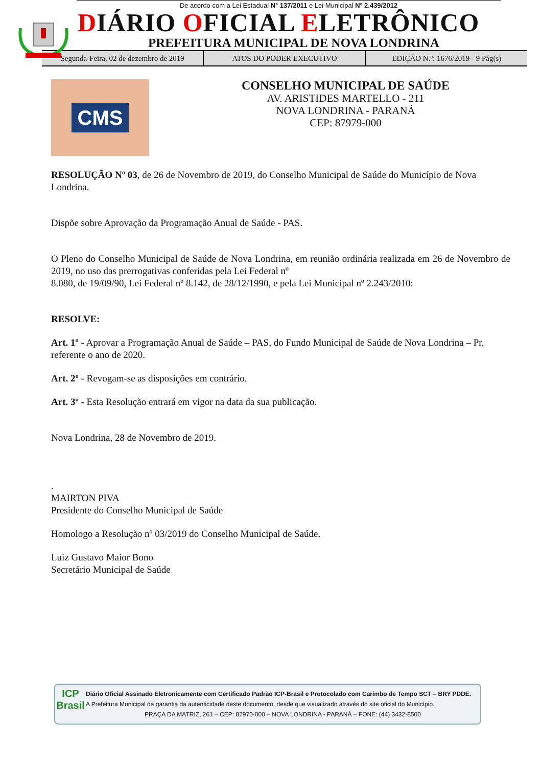De acordo com a Lei Estadual N° 137/2011 e Lei Municipal Nº 2.439/2012
DIÁRIO OFICIAL ELETRÔNICO
PREFEITURA MUNICIPAL DE NOVA LONDRINA
Segunda-Feira, 02 de dezembro de 2019
ATOS DO PODER EXECUTIVO
EDIÇÃO N.º: 1676/2019 - 9 Pág(s)
CMS
CONSELHO MUNICIPAL DE SAÚDE
AV. ARISTIDES MARTELLO - 211
NOVA LONDRINA - PARANÁ
CEP: 87979-000
RESOLUÇÃO Nº 03, de 26 de Novembro de 2019, do Conselho Municipal de Saúde do Município de Nova Londrina.
Dispõe sobre Aprovação da Programação Anual de Saúde - PAS.
O Pleno do Conselho Municipal de Saúde de Nova Londrina, em reunião ordinária realizada em 26 de Novembro de 2019, no uso das prerrogativas conferidas pela Lei Federal nº
8.080, de 19/09/90, Lei Federal nº 8.142, de 28/12/1990, e pela Lei Municipal nº 2.243/2010:
RESOLVE:
Art. 1º - Aprovar a Programação Anual de Saúde – PAS, do Fundo Municipal de Saúde de Nova Londrina – Pr, referente o ano de 2020.
Art. 2º - Revogam-se as disposições em contrário.
Art. 3º - Esta Resolução entrará em vigor na data da sua publicação.
Nova Londrina, 28 de Novembro de 2019.
.
MAIRTON PIVA
Presidente do Conselho Municipal de Saúde
Homologo a Resolução nº 03/2019 do Conselho Municipal de Saúde.
Luiz Gustavo Maior Bono
Secretário Municipal de Saúde
ICP
Brasil
Diário Oficial Assinado Eletronicamente com Certificado Padrão ICP-Brasil e Protocolado com Carimbo de Tempo SCT – BRY PDDE.
A Prefeitura Municipal da garantia da autenticidade deste documento, desde que visualizado através do site oficial do Município.
PRAÇA DA MATRIZ, 261 – CEP: 87970-000 – NOVA LONDRINA - PARANÁ – FONE: (44) 3432-8500